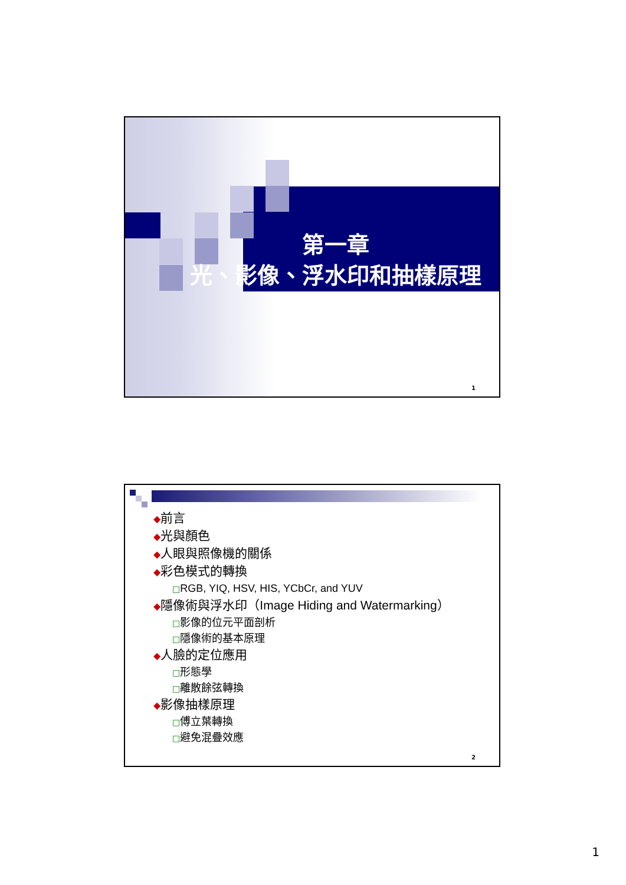第一章
光、影像、浮水印和抽樣原理
1
◆前言
◆光與顏色
◆人眼與照像機的關係
◆彩色模式的轉換
□RGB, YIQ, HSV, HIS, YCbCr, and YUV
◆隱像術與浮水印（Image Hiding and Watermarking）
□影像的位元平面剖析
□隱像術的基本原理
◆人臉的定位應用
□形態學
□離散餘弦轉換
◆影像抽樣原理
□傅立葉轉換
□避免混疊效應
2
1